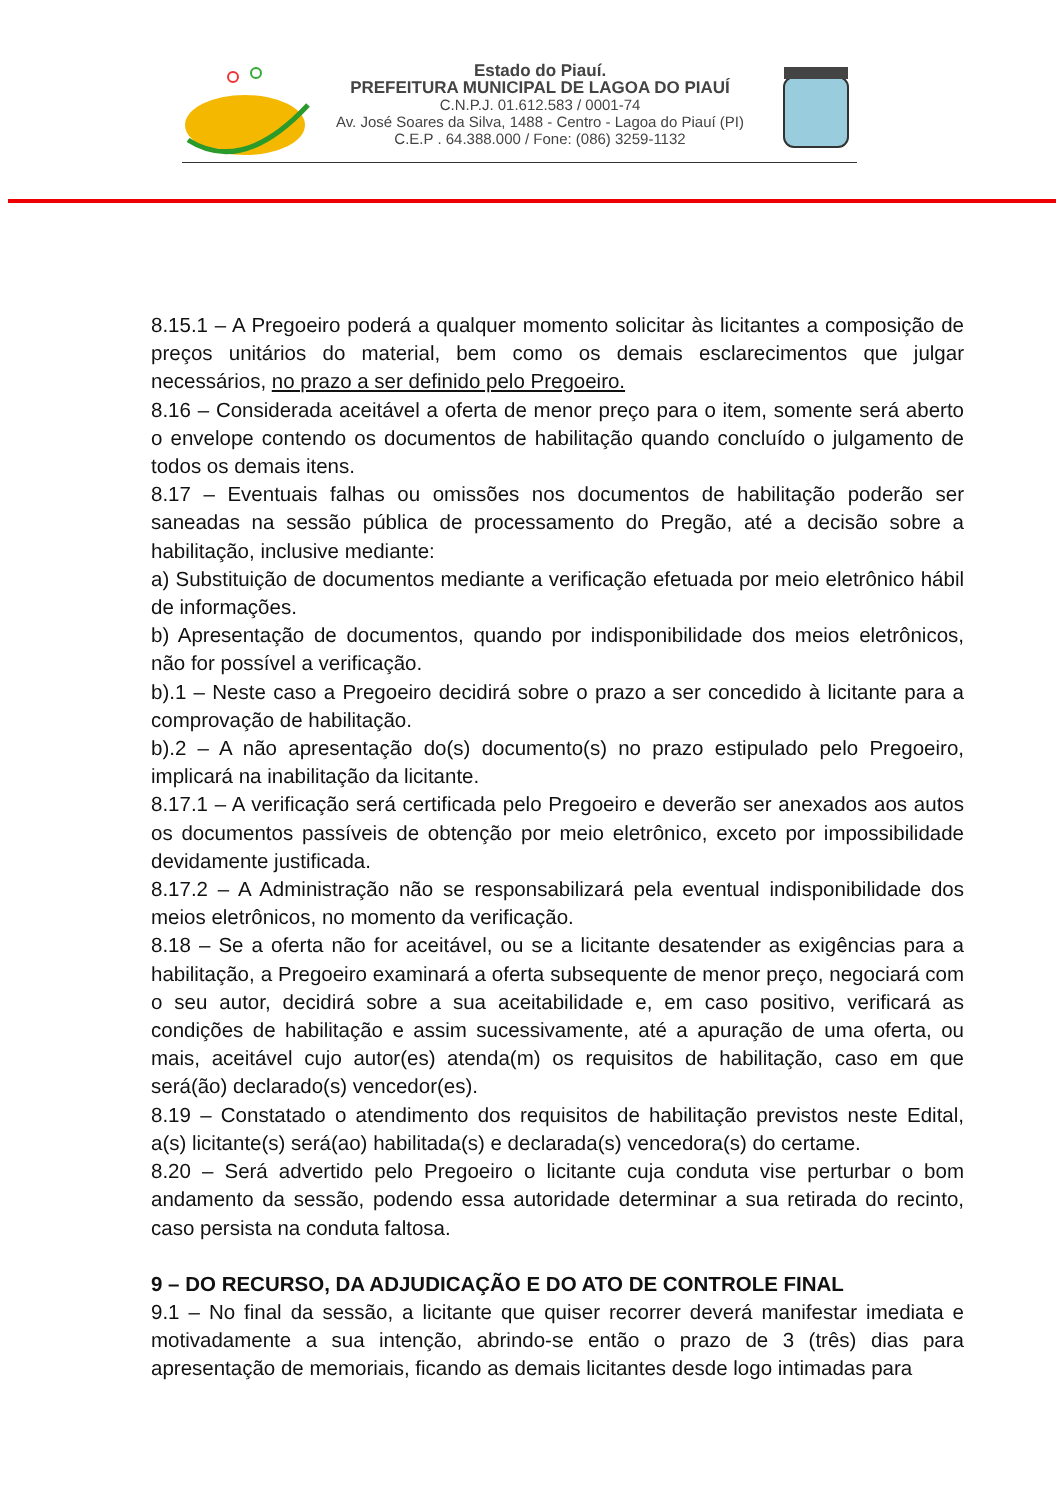Estado do Piauí.
PREFEITURA MUNICIPAL DE LAGOA DO PIAUÍ
C.N.P.J. 01.612.583 / 0001-74
Av. José Soares da Silva, 1488 - Centro - Lagoa do Piauí (PI)
C.E.P . 64.388.000 / Fone: (086) 3259-1132
8.15.1 – A Pregoeiro poderá a qualquer momento solicitar às licitantes a composição de preços unitários do material, bem como os demais esclarecimentos que julgar necessários, no prazo a ser definido pelo Pregoeiro.
8.16 – Considerada aceitável a oferta de menor preço para o item, somente será aberto o envelope contendo os documentos de habilitação quando concluído o julgamento de todos os demais itens.
8.17 – Eventuais falhas ou omissões nos documentos de habilitação poderão ser saneadas na sessão pública de processamento do Pregão, até a decisão sobre a habilitação, inclusive mediante:
a) Substituição de documentos mediante a verificação efetuada por meio eletrônico hábil de informações.
b) Apresentação de documentos, quando por indisponibilidade dos meios eletrônicos, não for possível a verificação.
b).1 – Neste caso a Pregoeiro decidirá sobre o prazo a ser concedido à licitante para a comprovação de habilitação.
b).2 – A não apresentação do(s) documento(s) no prazo estipulado pelo Pregoeiro, implicará na inabilitação da licitante.
8.17.1 – A verificação será certificada pelo Pregoeiro e deverão ser anexados aos autos os documentos passíveis de obtenção por meio eletrônico, exceto por impossibilidade devidamente justificada.
8.17.2 – A Administração não se responsabilizará pela eventual indisponibilidade dos meios eletrônicos, no momento da verificação.
8.18 – Se a oferta não for aceitável, ou se a licitante desatender as exigências para a habilitação, a Pregoeiro examinará a oferta subsequente de menor preço, negociará com o seu autor, decidirá sobre a sua aceitabilidade e, em caso positivo, verificará as condições de habilitação e assim sucessivamente, até a apuração de uma oferta, ou mais, aceitável cujo autor(es) atenda(m) os requisitos de habilitação, caso em que será(ão) declarado(s) vencedor(es).
8.19 – Constatado o atendimento dos requisitos de habilitação previstos neste Edital, a(s) licitante(s) será(ao) habilitada(s) e declarada(s) vencedora(s) do certame.
8.20 – Será advertido pelo Pregoeiro o licitante cuja conduta vise perturbar o bom andamento da sessão, podendo essa autoridade determinar a sua retirada do recinto, caso persista na conduta faltosa.
9 – DO RECURSO, DA ADJUDICAÇÃO E DO ATO DE CONTROLE FINAL
9.1 – No final da sessão, a licitante que quiser recorrer deverá manifestar imediata e motivadamente a sua intenção, abrindo-se então o prazo de 3 (três) dias para apresentação de memoriais, ficando as demais licitantes desde logo intimadas para